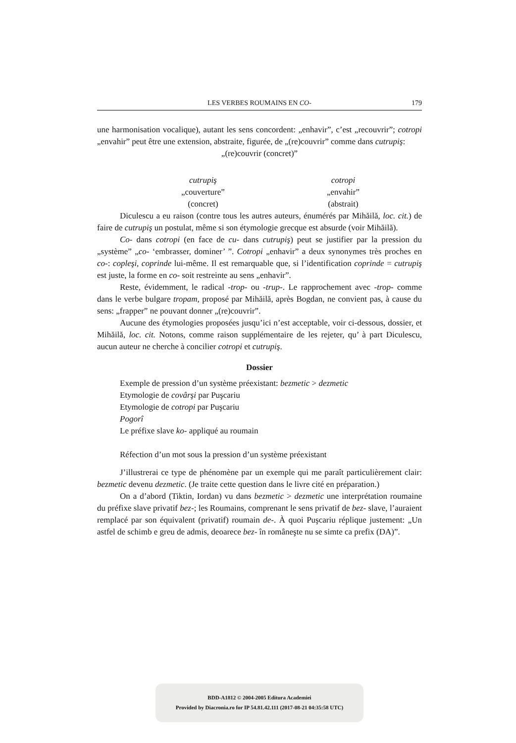LES VERBES ROUMAINS EN CO-
179
une harmonisation vocalique), autant les sens concordent: „enhavir”, c’est „recouvrir”; cotropi „envahir” peut être une extension, abstraite, figurée, de „(re)couvrir” comme dans cutrupiş:
„(re)couvrir (concret)”
cutrupiş
„couverture”
(concret)
cotropi
„envahir”
(abstrait)
Diculescu a eu raison (contre tous les autres auteurs, énumérés par Mihăilă, loc. cit.) de faire de cutrupiş un postulat, même si son étymologie grecque est absurde (voir Mihăilă).
Co- dans cotropi (en face de cu- dans cutrupiş) peut se justifier par la pression du „système” „co- ‘embrasser, dominer’ ”. Cotropi „enhavir” a deux synonymes très proches en co-: copleşi, coprinde lui-même. Il est remarquable que, si l’identification coprinde = cutrupiş est juste, la forme en co- soit restreinte au sens „enhavir”.
Reste, évidemment, le radical -trop- ou -trup-. Le rapprochement avec -trop- comme dans le verbe bulgare tropam, proposé par Mihăilă, après Bogdan, ne convient pas, à cause du sens: „frapper” ne pouvant donner „(re)couvrir”.
Aucune des étymologies proposées jusqu’ici n’est acceptable, voir ci-dessous, dossier, et Mihăilă, loc. cit. Notons, comme raison supplémentaire de les rejeter, qu’ à part Diculescu, aucun auteur ne cherche à concilier cotropi et cutrupiş.
Dossier
Exemple de pression d’un système préexistant: bezmetic > dezmetic
Etymologie de covârşi par Puşcariu
Etymologie de cotropi par Puşcariu
Pogorî
Le préfixe slave ko- appliqué au roumain
Réfection d’un mot sous la pression d’un système préexistant
J’illustrerai ce type de phénomène par un exemple qui me paraît particulièrement clair: bezmetic devenu dezmetic. (Je traite cette question dans le livre cité en préparation.)
On a d’abord (Tiktin, Iordan) vu dans bezmetic > dezmetic une interprétation roumaine du préfixe slave privatif bez-; les Roumains, comprenant le sens privatif de bez- slave, l’auraient remplacé par son équivalent (privatif) roumain de-. À quoi Puşcariu réplique justement: „Un astfel de schimb e greu de admis, deoarece bez- în româneşte nu se simte ca prefix (DA)”.
BDD-A1812 © 2004-2005 Editura Academiei
Provided by Diacronia.ro for IP 54.81.42.111 (2017-08-21 04:35:58 UTC)